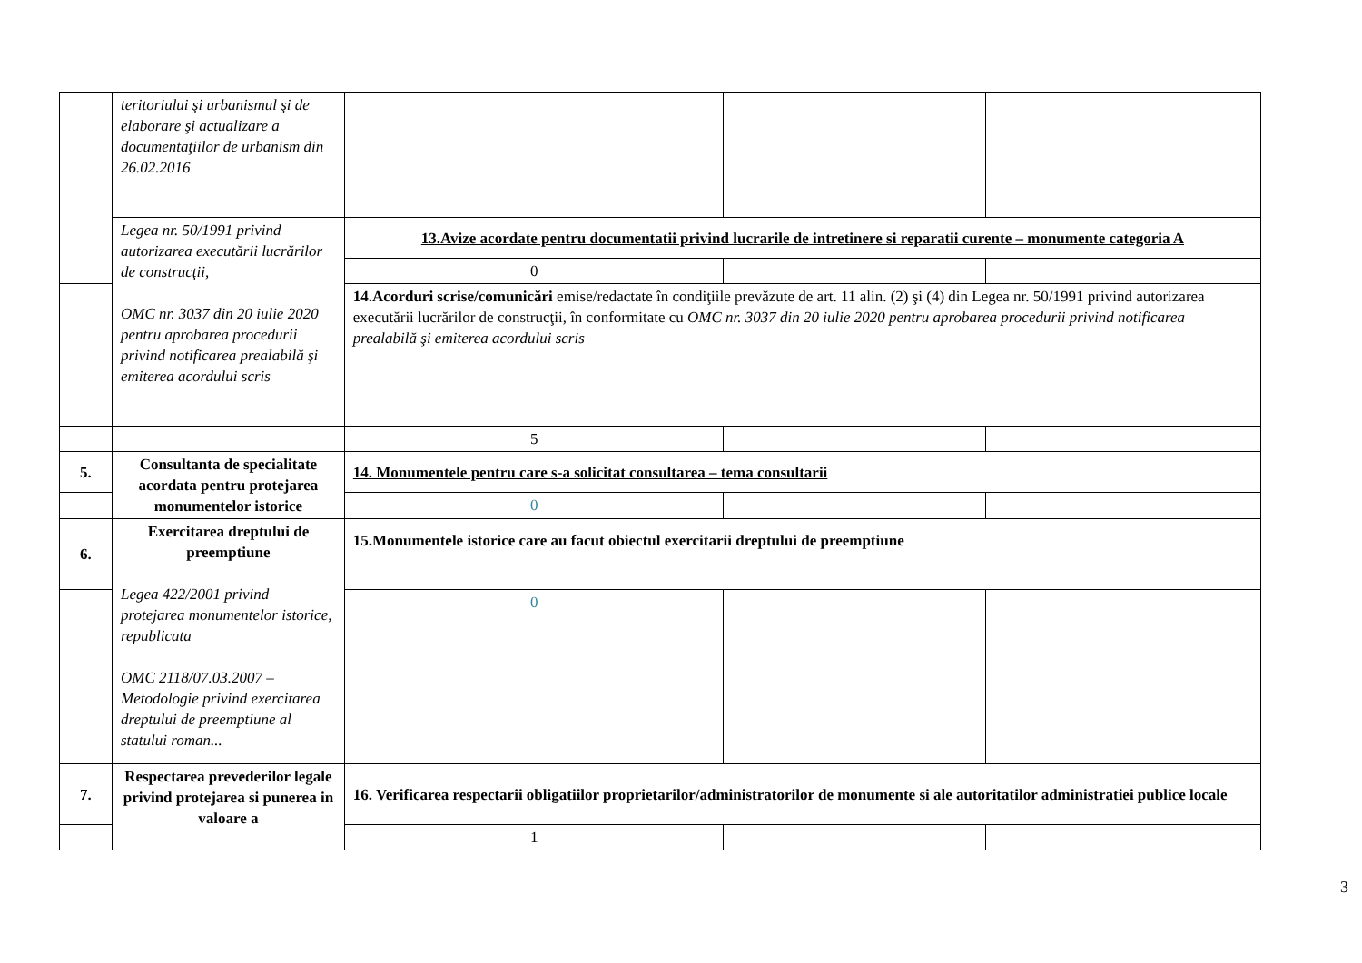| | teritoriului şi urbanismul şi de elaborare şi actualizare a documentaţiilor de urbanism din 26.02.2016 | | | |
| | Legea nr. 50/1991 privind autorizarea executării lucrărilor de construcţii, OMC nr. 3037 din 20 iulie 2020 pentru aprobarea procedurii privind notificarea prealabilă şi emiterea acordului scris | 13.Avize acordate pentru documentatii privind lucrarile de intretinere si reparatii curente – monumente categoria A | | |
| | | 0 | | |
| | | 14.Acorduri scrise/comunicări emise/redactate în condiţiile prevăzute de art. 11 alin. (2) şi (4) din Legea nr. 50/1991 privind autorizarea executării lucrărilor de construcţii, în conformitate cu OMC nr. 3037 din 20 iulie 2020 pentru aprobarea procedurii privind notificarea prealabilă şi emiterea acordului scris | | |
| | | 5 | | |
| 5. | Consultanta de specialitate acordata pentru protejarea monumentelor istorice | 14. Monumentele pentru care s-a solicitat consultarea – tema consultarii | | |
| | | 0 | | |
| 6. | Exercitarea dreptului de preemptiune Legea 422/2001 privind protejarea monumentelor istorice, republicata OMC 2118/07.03.2007 – Metodologie privind exercitarea dreptului de preemptiune al statului roman... | 15.Monumentele istorice care au facut obiectul exercitarii dreptului de preemptiune | | |
| | | 0 | | |
| 7. | Respectarea prevederilor legale privind protejarea si punerea in valoare a | 16. Verificarea respectarii obligatiilor proprietarilor/administratorilor de monumente si ale autoritatilor administratiei publice locale | | |
| | | 1 | | |
3